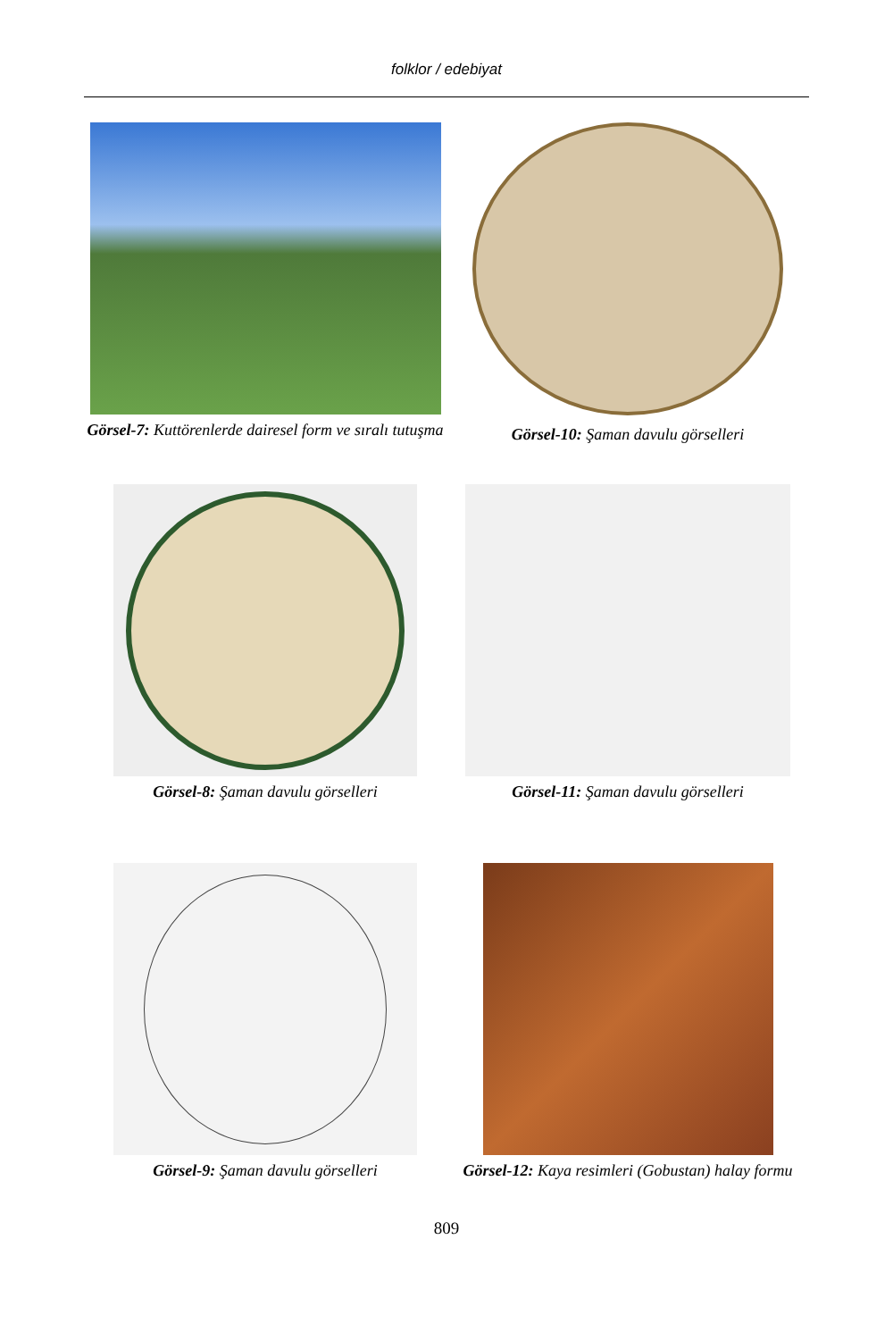folklor / edebiyat
Görsel-7: Kuttörenlerde dairesel form ve sıralı tutuşma
Görsel-10: Şaman davulu görselleri
Görsel-8: Şaman davulu görselleri
Görsel-11: Şaman davulu görselleri
Görsel-9: Şaman davulu görselleri
Görsel-12: Kaya resimleri (Gobustan) halay formu
809